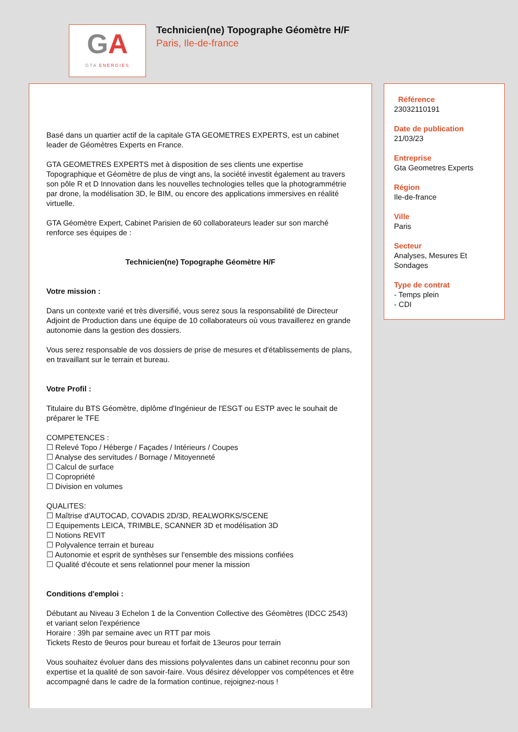GA
GTA ENERGIES
Technicien(ne) Topographe Géomètre H/F
Paris, Ile-de-france
Basé dans un quartier actif de la capitale GTA GEOMETRES EXPERTS, est un cabinet leader de Géomètres Experts en France.
GTA GEOMETRES EXPERTS met à disposition de ses clients une expertise Topographique et Géomètre de plus de vingt ans, la société investit également au travers son pôle R et D Innovation dans les nouvelles technologies telles que la photogrammétrie par drone, la modélisation 3D, le BIM, ou encore des applications immersives en réalité virtuelle.
GTA Géomètre Expert, Cabinet Parisien de 60 collaborateurs leader sur son marché renforce ses équipes de :
Technicien(ne) Topographe Géomètre H/F
Votre mission :
Dans un contexte varié et très diversifié, vous serez sous la responsabilité de Directeur Adjoint de Production dans une équipe de 10 collaborateurs où vous travaillerez en grande autonomie dans la gestion des dossiers.
Vous serez responsable de vos dossiers de prise de mesures et d'établissements de plans, en travaillant sur le terrain et bureau.
Votre Profil :
Titulaire du BTS Géomètre, diplôme d'Ingénieur de l'ESGT ou ESTP avec le souhait de préparer le TFE
COMPETENCES :
☐ Relevé Topo / Héberge / Façades / Intérieurs / Coupes
☐ Analyse des servitudes / Bornage / Mitoyenneté
☐ Calcul de surface
☐ Copropriété
☐ Division en volumes
QUALITES:
☐ Maîtrise d'AUTOCAD, COVADIS 2D/3D, REALWORKS/SCENE
☐ Equipements LEICA, TRIMBLE, SCANNER 3D et modélisation 3D
☐ Notions REVIT
☐ Polyvalence terrain et bureau
☐ Autonomie et esprit de synthèses sur l'ensemble des missions confiées
☐ Qualité d'écoute et sens relationnel pour mener la mission
Conditions d'emploi :
Débutant au Niveau 3 Echelon 1 de la Convention Collective des Géomètres (IDCC 2543) et variant selon l'expérience
Horaire : 39h par semaine avec un RTT par mois
Tickets Resto de 9euros pour bureau et forfait de 13euros pour terrain
Vous souhaitez évoluer dans des missions polyvalentes dans un cabinet reconnu pour son expertise et la qualité de son savoir-faire. Vous désirez développer vos compétences et être accompagné dans le cadre de la formation continue, rejoignez-nous !
Référence
23032110191
Date de publication
21/03/23
Entreprise
Gta Geometres Experts
Région
Ile-de-france
Ville
Paris
Secteur
Analyses, Mesures Et Sondages
Type de contrat
- Temps plein
- CDI